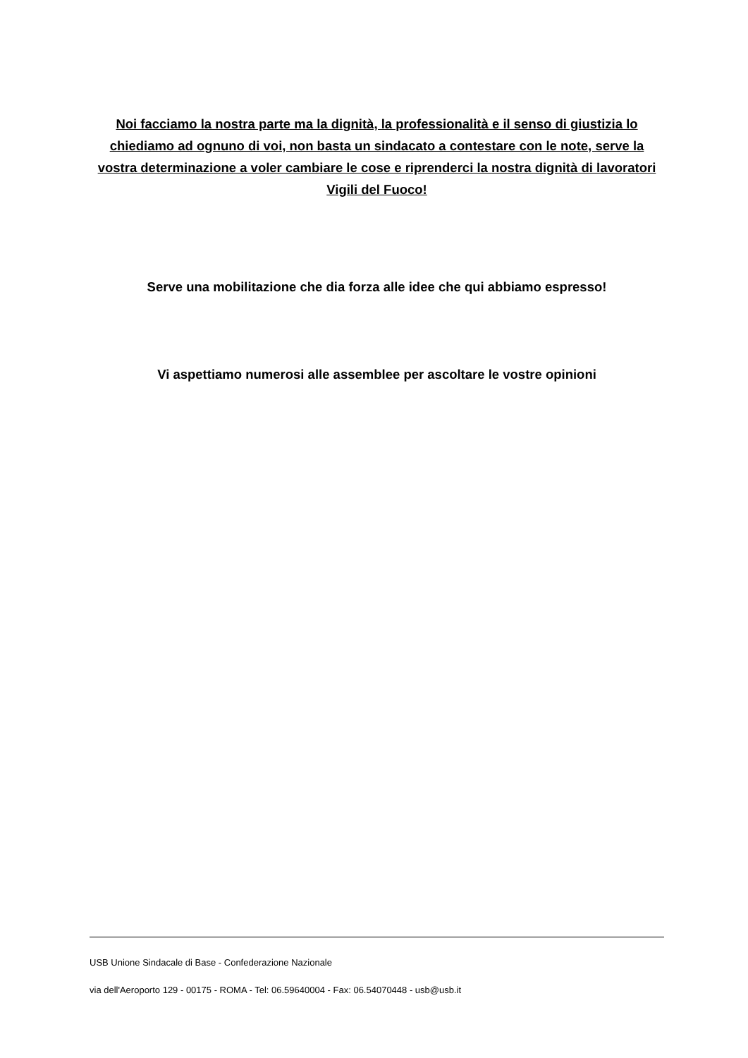Noi facciamo la nostra parte ma la dignità, la professionalità e il senso di giustizia lo chiediamo ad ognuno di voi, non basta un sindacato a contestare con le note, serve la vostra determinazione a voler cambiare le cose e riprenderci la nostra dignità di lavoratori Vigili del Fuoco!
Serve una mobilitazione che dia forza alle idee che qui abbiamo espresso!
Vi aspettiamo numerosi alle assemblee per ascoltare le vostre opinioni
USB Unione Sindacale di Base - Confederazione Nazionale
via dell'Aeroporto 129 - 00175 - ROMA - Tel: 06.59640004 - Fax: 06.54070448 - usb@usb.it